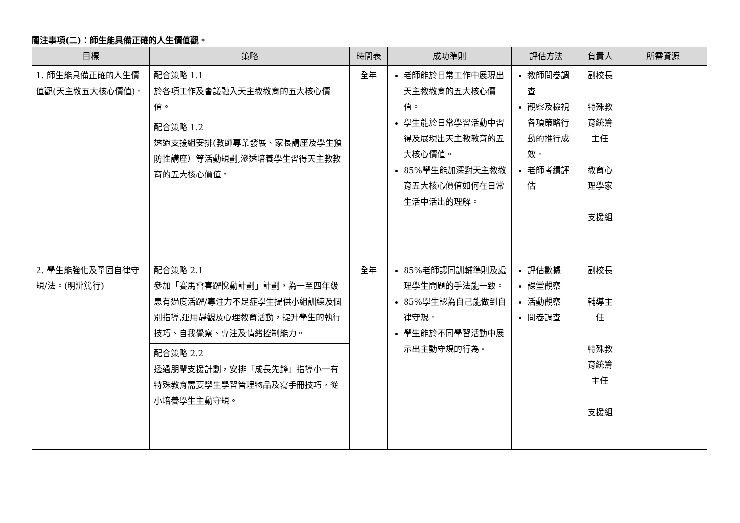關注事項(二)：師生能具備正確的人生價值觀。
| 目標 | 策略 | 時間表 | 成功準則 | 評估方法 | 負責人 | 所需資源 |
| --- | --- | --- | --- | --- | --- | --- |
| 1. 師生能具備正確的人生價值觀(天主教五大核心價值)。 | 配合策略 1.1 於各項工作及會議融入天主教教育的五大核心價值。 | 全年 | 老師能於日常工作中展現出天主教教育的五大核心價值。 學生能於日常學習活動中習得及展現出天主教教育的五大核心價值。 85%學生能加深對天主教教育五大核心價值如何在日常生活中活出的理解。 | 教師問卷調查 觀察及檢視各項策略行動的推行成效。 老師考績評估 | 副校長 特殊教育統籌主任 教育心理學家 支援組 | |
| | 配合策略 1.2 透過支援組安排(教師專業發展、家長講座及學生預防性講座）等活動規劃,滲透培養學生習得天主教教育的五大核心價值。 | | | | | |
| 2. 學生能強化及鞏固自律守規/法。(明辨篤行) | 配合策略 2.1 參加「賽馬會喜躍悅動計劃」計劃，為一至四年級患有過度活躍/專注力不足症學生提供小組訓練及個別指導,運用靜觀及心理教育活動，提升學生的執行技巧、自我覺察、專注及情緒控制能力。 | 全年 | 85%老師認同訓輔準則及處理學生問題的手法能一致。 85%學生認為自己能做到自律守規。 學生能於不同學習活動中展示出主動守規的行為。 | 評估數據 課堂觀察 活動觀察 問卷調查 | 副校長 輔導主任 特殊教育統籌主任 支援組 | |
| | 配合策略 2.2 透過朋輩支援計劃，安排「成長先鋒」指導小一有特殊教育需要學生學習管理物品及寫手冊技巧，從小培養學生主動守規。 | | | | | |